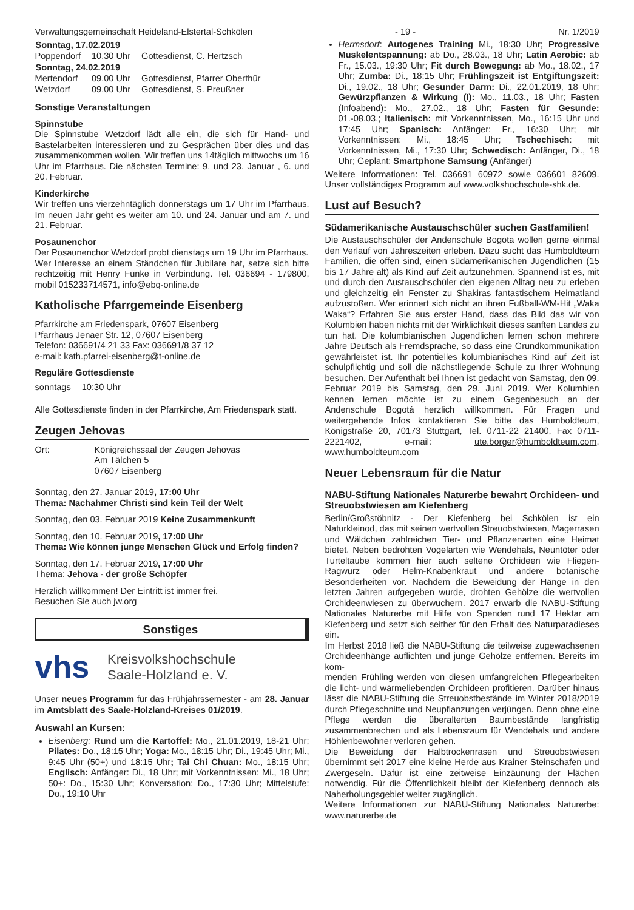Verwaltungsgemeinschaft Heideland-Elstertal-Schkölen - 19 - Nr. 1/2019
| Sonntag, 17.02.2019 | | |
| --- | --- | --- |
| Poppendorf | 10.30 Uhr | Gottesdienst, C. Hertzsch |
| Sonntag, 24.02.2019 | | |
| Mertendorf | 09.00 Uhr | Gottesdienst, Pfarrer Oberthür |
| Wetzdorf | 09.00 Uhr | Gottesdienst, S. Preußner |
Sonstige Veranstaltungen
Spinnstube
Die Spinnstube Wetzdorf lädt alle ein, die sich für Hand- und Bastelarbeiten interessieren und zu Gesprächen über dies und das zusammenkommen wollen. Wir treffen uns 14täglich mittwochs um 16 Uhr im Pfarrhaus. Die nächsten Termine: 9. und 23. Januar , 6. und 20. Februar.
Kinderkirche
Wir treffen uns vierzehntäglich donnerstags um 17 Uhr im Pfarrhaus. Im neuen Jahr geht es weiter am 10. und 24. Januar und am 7. und 21. Februar.
Posaunenchor
Der Posaunenchor Wetzdorf probt dienstags um 19 Uhr im Pfarrhaus.
Wer Interesse an einem Ständchen für Jubilare hat, setze sich bitte rechtzeitig mit Henry Funke in Verbindung. Tel. 036694 - 179800, mobil 015233714571, info@ebq-online.de
Katholische Pfarrgemeinde Eisenberg
Pfarrkirche am Friedenspark, 07607 Eisenberg
Pfarrhaus Jenaer Str. 12, 07607 Eisenberg
Telefon: 036691/4 21 33 Fax: 036691/8 37 12
e-mail: kath.pfarrei-eisenberg@t-online.de
Reguläre Gottesdienste
| sonntags | 10:30 Uhr |
Alle Gottesdienste finden in der Pfarrkirche, Am Friedenspark statt.
Zeugen Jehovas
| Ort: | Königreichssaal der Zeugen Jehovas Am Tälchen 5 07607 Eisenberg |
Sonntag, den 27. Januar 2019, 17:00 Uhr
Thema: Nachahmer Christi sind kein Teil der Welt
Sonntag, den 03. Februar 2019 Keine Zusammenkunft
Sonntag, den 10. Februar 2019, 17:00 Uhr
Thema: Wie können junge Menschen Glück und Erfolg finden?
Sonntag, den 17. Februar 2019, 17:00 Uhr
Thema: Jehova - der große Schöpfer
Herzlich willkommen! Der Eintritt ist immer frei.
Besuchen Sie auch jw.org
Sonstiges
vhs Kreisvolkshochschule
Saale-Holzland e. V.
Unser neues Programm für das Frühjahrssemester - am 28. Januar im Amtsblatt des Saale-Holzland-Kreises 01/2019.
Auswahl an Kursen:
Eisenberg: Rund um die Kartoffel: Mo., 21.01.2019, 18-21 Uhr; Pilates: Do., 18:15 Uhr; Yoga: Mo., 18:15 Uhr; Di., 19:45 Uhr; Mi., 9:45 Uhr (50+) und 18:15 Uhr; Tai Chi Chuan: Mo., 18:15 Uhr; Englisch: Anfänger: Di., 18 Uhr; mit Vorkenntnissen: Mi., 18 Uhr; 50+: Do., 15:30 Uhr; Konversation: Do., 17:30 Uhr; Mittelstufe: Do., 19:10 Uhr
Hermsdorf: Autogenes Training Mi., 18:30 Uhr; Progressive Muskelentspannung: ab Do., 28.03., 18 Uhr; Latin Aerobic: ab Fr., 15.03., 19:30 Uhr; Fit durch Bewegung: ab Mo., 18.02., 17 Uhr; Zumba: Di., 18:15 Uhr; Frühlingszeit ist Entgiftungszeit: Di., 19.02., 18 Uhr; Gesunder Darm: Di., 22.01.2019, 18 Uhr; Gewürzpflanzen & Wirkung (I): Mo., 11.03., 18 Uhr; Fasten (Infoabend): Mo., 27.02., 18 Uhr; Fasten für Gesunde: 01.-08.03.; Italienisch: mit Vorkenntnissen, Mo., 16:15 Uhr und 17:45 Uhr; Spanisch: Anfänger: Fr., 16:30 Uhr; mit Vorkenntnissen: Mi., 18:45 Uhr; Tschechisch: mit Vorkenntnissen, Mi., 17:30 Uhr; Schwedisch: Anfänger, Di., 18 Uhr; Geplant: Smartphone Samsung (Anfänger)
Weitere Informationen: Tel. 036691 60972 sowie 036601 82609. Unser vollständiges Programm auf www.volkshochschule-shk.de.
Lust auf Besuch?
Südamerikanische Austauschschüler suchen Gastfamilien!
Die Austauschschüler der Andenschule Bogota wollen gerne einmal den Verlauf von Jahreszeiten erleben. Dazu sucht das Humboldteum Familien, die offen sind, einen südamerikanischen Jugendlichen (15 bis 17 Jahre alt) als Kind auf Zeit aufzunehmen. Spannend ist es, mit und durch den Austauschschüler den eigenen Alltag neu zu erleben und gleichzeitig ein Fenster zu Shakiras fantastischem Heimatland aufzustoßen. Wer erinnert sich nicht an ihren Fußball-WM-Hit „Waka Waka“? Erfahren Sie aus erster Hand, dass das Bild das wir von Kolumbien haben nichts mit der Wirklichkeit dieses sanften Landes zu tun hat. Die kolumbianischen Jugendlichen lernen schon mehrere Jahre Deutsch als Fremdsprache, so dass eine Grundkommunikation gewährleistet ist. Ihr potentielles kolumbianisches Kind auf Zeit ist schulpflichtig und soll die nächstliegende Schule zu Ihrer Wohnung besuchen. Der Aufenthalt bei Ihnen ist gedacht von Samstag, den 09. Februar 2019 bis Samstag, den 29. Juni 2019. Wer Kolumbien kennen lernen möchte ist zu einem Gegenbesuch an der Andenschule Bogotá herzlich willkommen. Für Fragen und weitergehende Infos kontaktieren Sie bitte das Humboldteum, Königstraße 20, 70173 Stuttgart, Tel. 0711-22 21400, Fax 0711-2221402, e-mail: ute.borger@humboldteum.com, www.humboldteum.com
Neuer Lebensraum für die Natur
NABU-Stiftung Nationales Naturerbe bewahrt Orchideen- und Streuobstwiesen am Kiefenberg
Berlin/Großstöbnitz - Der Kiefenberg bei Schkölen ist ein Naturkleinod, das mit seinen wertvollen Streuobstwiesen, Magerrasen und Wäldchen zahlreichen Tier- und Pflanzenarten eine Heimat bietet. Neben bedrohten Vogelarten wie Wendehals, Neuntöter oder Turteltaube kommen hier auch seltene Orchideen wie Fliegen-Ragwurz oder Helm-Knabenkraut und andere botanische Besonderheiten vor. Nachdem die Beweidung der Hänge in den letzten Jahren aufgegeben wurde, drohten Gehölze die wertvollen Orchideenwiesen zu überwuchern. 2017 erwarb die NABU-Stiftung Nationales Naturerbe mit Hilfe von Spenden rund 17 Hektar am Kiefenberg und setzt sich seither für den Erhalt des Naturparadieses ein.
Im Herbst 2018 ließ die NABU-Stiftung die teilweise zugewachsenen Orchideenhänge auflichten und junge Gehölze entfernen. Bereits im kom-
menden Frühling werden von diesen umfangreichen Pflegearbeiten die licht- und wärmeliebenden Orchideen profitieren. Darüber hinaus lässt die NABU-Stiftung die Streuobstbestände im Winter 2018/2019 durch Pflegeschnitte und Neupflanzungen verjüngen. Denn ohne eine Pflege werden die überalterten Baumbestände langfristig zusammenbrechen und als Lebensraum für Wendehals und andere Höhlenbewohner verloren gehen.
Die Beweidung der Halbtrockenrasen und Streuobstwiesen übernimmt seit 2017 eine kleine Herde aus Krainer Steinschafen und Zwergeseln. Dafür ist eine zeitweise Einzäunung der Flächen notwendig. Für die Öffentlichkeit bleibt der Kiefenberg dennoch als Naherholungsgebiet weiter zugänglich.
Weitere Informationen zur NABU-Stiftung Nationales Naturerbe: www.naturerbe.de